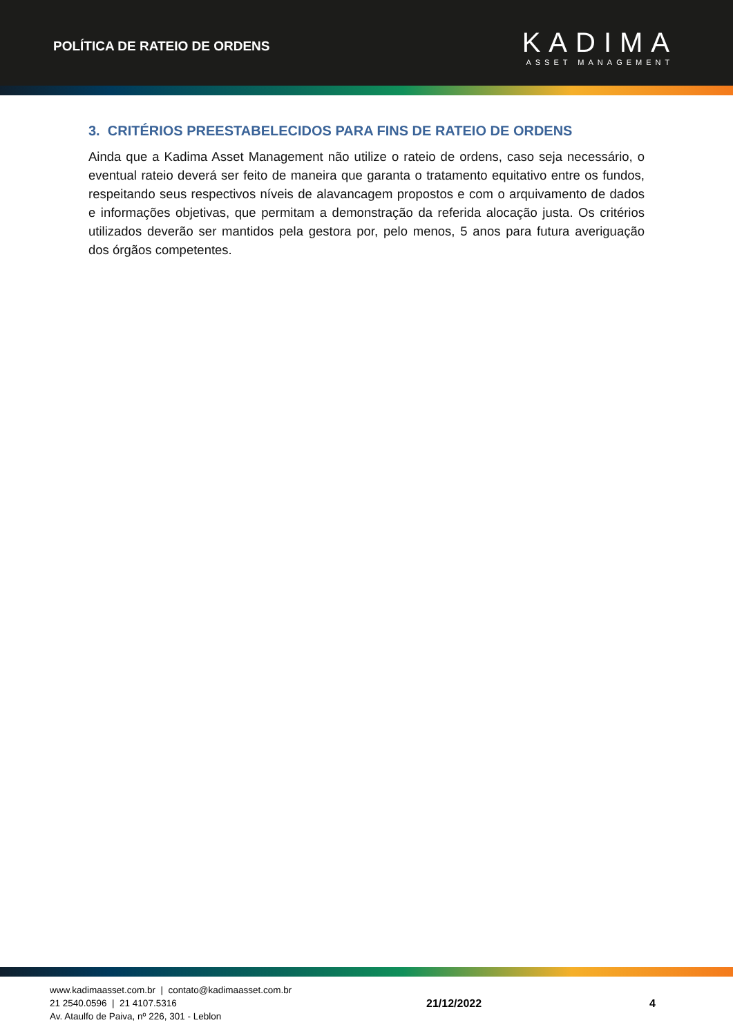POLÍTICA DE RATEIO DE ORDENS
KADIMA
ASSET MANAGEMENT
3. CRITÉRIOS PREESTABELECIDOS PARA FINS DE RATEIO DE ORDENS
Ainda que a Kadima Asset Management não utilize o rateio de ordens, caso seja necessário, o eventual rateio deverá ser feito de maneira que garanta o tratamento equitativo entre os fundos, respeitando seus respectivos níveis de alavancagem propostos e com o arquivamento de dados e informações objetivas, que permitam a demonstração da referida alocação justa. Os critérios utilizados deverão ser mantidos pela gestora por, pelo menos, 5 anos para futura averiguação dos órgãos competentes.
www.kadimaasset.com.br | contato@kadimaasset.com.br
21 2540.0596 | 21 4107.5316
Av. Ataulfo de Paiva, nº 226, 301 - Leblon
21/12/2022 4